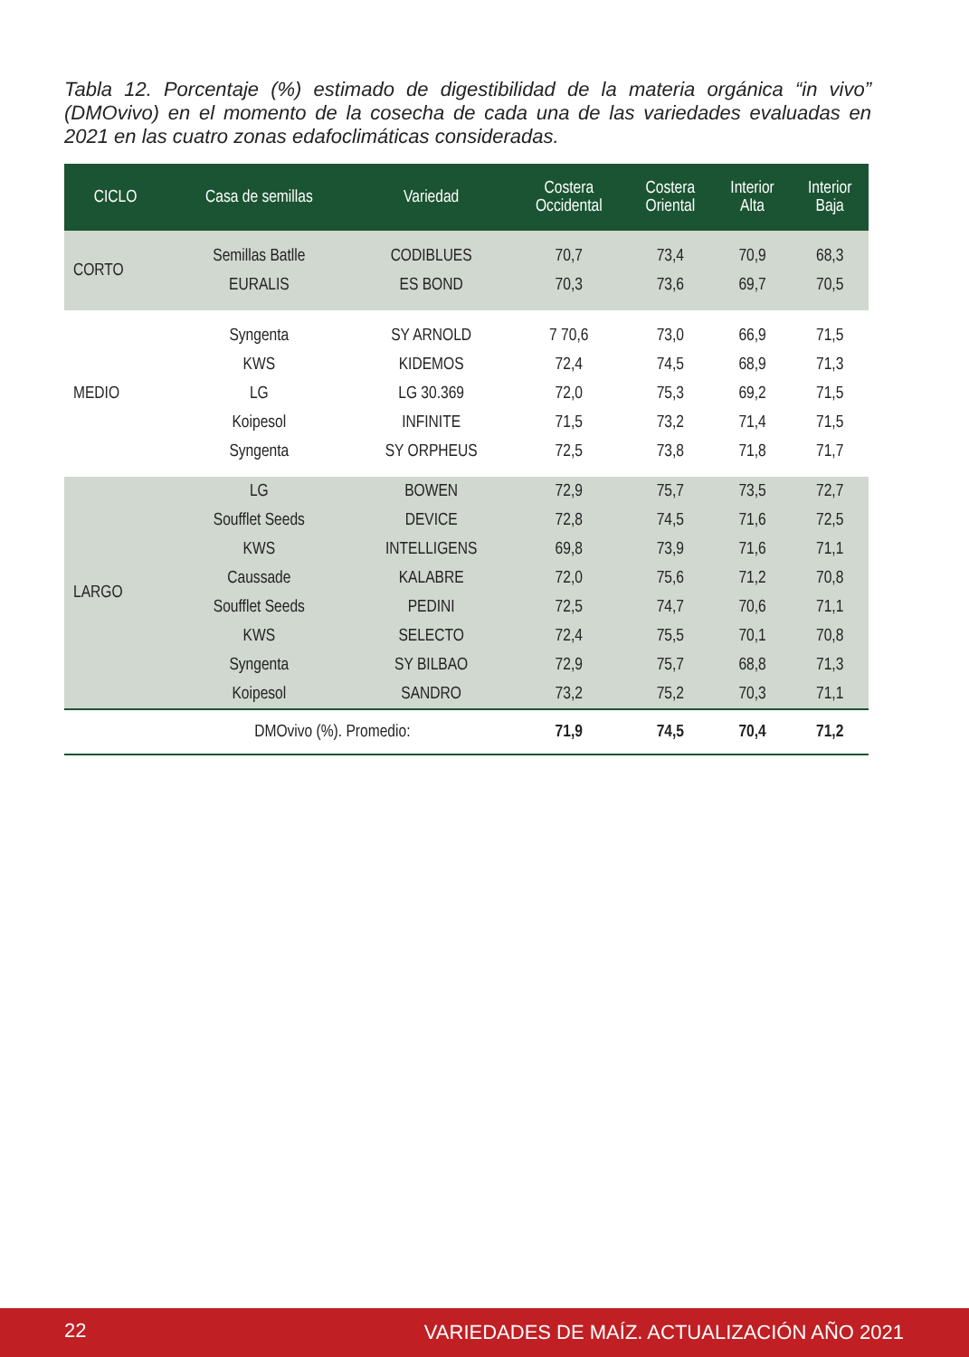Tabla 12. Porcentaje (%) estimado de digestibilidad de la materia orgánica “in vivo” (DMOvivo) en el momento de la cosecha de cada una de las variedades evaluadas en 2021 en las cuatro zonas edafoclimáticas consideradas.
| CICLO | Casa de semillas | Variedad | Costera Occidental | Costera Oriental | Interior Alta | Interior Baja |
| --- | --- | --- | --- | --- | --- | --- |
| CORTO | Semillas Batlle | CODIBLUES | 70,7 | 73,4 | 70,9 | 68,3 |
| | EURALIS | ES BOND | 70,3 | 73,6 | 69,7 | 70,5 |
| MEDIO | Syngenta | SY ARNOLD | 7 70,6 | 73,0 | 66,9 | 71,5 |
| | KWS | KIDEMOS | 72,4 | 74,5 | 68,9 | 71,3 |
| | LG | LG 30.369 | 72,0 | 75,3 | 69,2 | 71,5 |
| | Koipesol | INFINITE | 71,5 | 73,2 | 71,4 | 71,5 |
| | Syngenta | SY ORPHEUS | 72,5 | 73,8 | 71,8 | 71,7 |
| LARGO | LG | BOWEN | 72,9 | 75,7 | 73,5 | 72,7 |
| | Soufflet Seeds | DEVICE | 72,8 | 74,5 | 71,6 | 72,5 |
| | KWS | INTELLIGENS | 69,8 | 73,9 | 71,6 | 71,1 |
| | Caussade | KALABRE | 72,0 | 75,6 | 71,2 | 70,8 |
| | Soufflet Seeds | PEDINI | 72,5 | 74,7 | 70,6 | 71,1 |
| | KWS | SELECTO | 72,4 | 75,5 | 70,1 | 70,8 |
| | Syngenta | SY BILBAO | 72,9 | 75,7 | 68,8 | 71,3 |
| | Koipesol | SANDRO | 73,2 | 75,2 | 70,3 | 71,1 |
| DMOvivo (%). Promedio: | | | 71,9 | 74,5 | 70,4 | 71,2 |
22 VARIEDADES DE MAÍZ. ACTUALIZACIÓN AÑO 2021